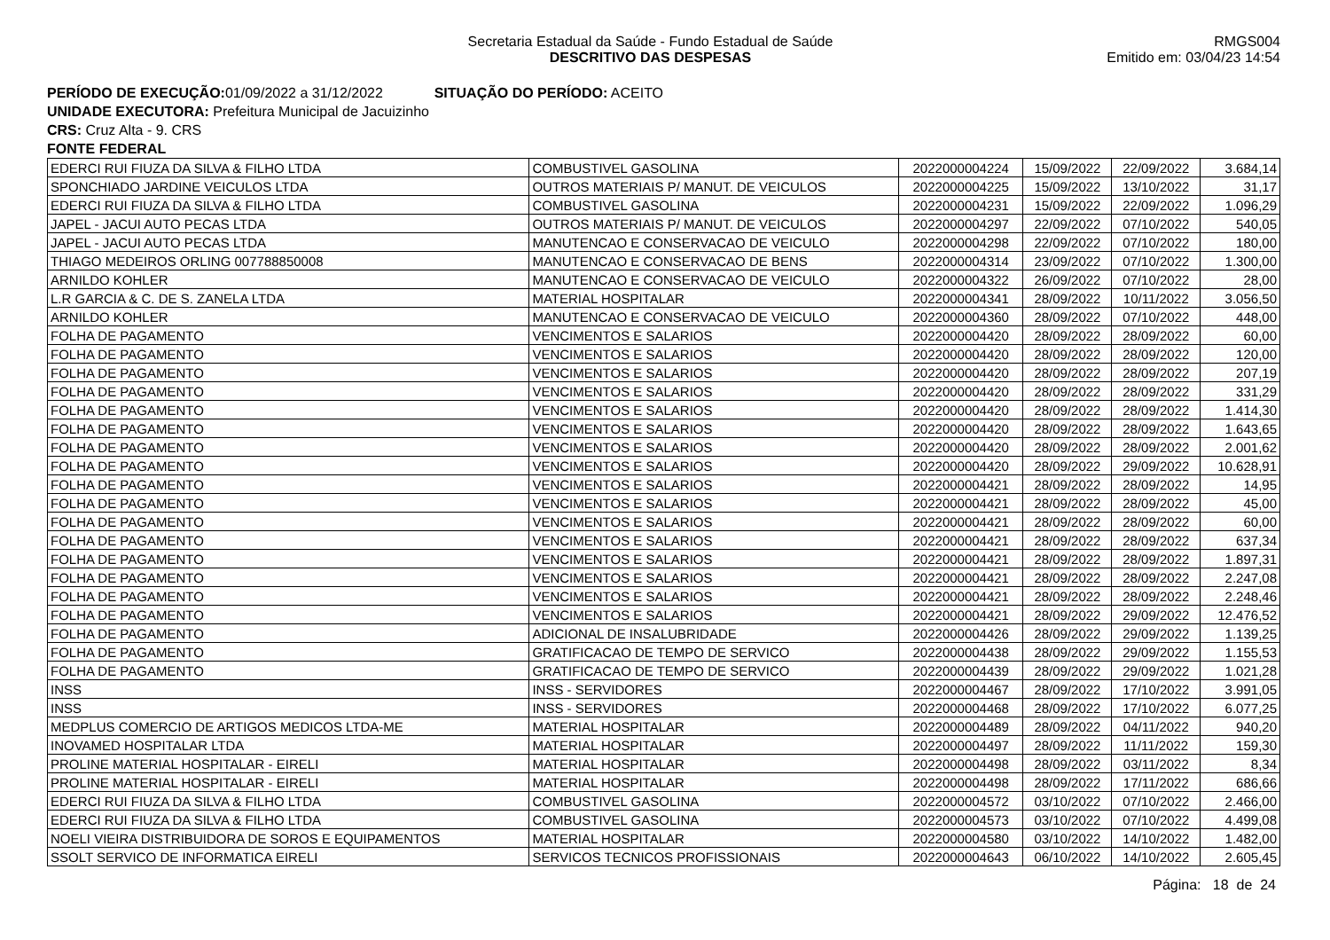Secretaria Estadual da Saúde - Fundo Estadual de Saúde
DESCRITIVO DAS DESPESAS
RMGS004
Emitido em: 03/04/23 14:54
PERÍODO DE EXECUÇÃO: 01/09/2022 a 31/12/2022 SITUAÇÃO DO PERÍODO: ACEITO
UNIDADE EXECUTORA: Prefeitura Municipal de Jacuizinho
CRS: Cruz Alta - 9. CRS
FONTE FEDERAL
| EDERCI RUI FIUZA DA SILVA & FILHO LTDA | COMBUSTIVEL GASOLINA | 2022000004224 | 15/09/2022 | 22/09/2022 | 3.684,14 |
| SPONCHIADO JARDINE VEICULOS LTDA | OUTROS MATERIAIS P/ MANUT. DE VEICULOS | 2022000004225 | 15/09/2022 | 13/10/2022 | 31,17 |
| EDERCI RUI FIUZA DA SILVA & FILHO LTDA | COMBUSTIVEL GASOLINA | 2022000004231 | 15/09/2022 | 22/09/2022 | 1.096,29 |
| JAPEL - JACUI AUTO PECAS LTDA | OUTROS MATERIAIS P/ MANUT. DE VEICULOS | 2022000004297 | 22/09/2022 | 07/10/2022 | 540,05 |
| JAPEL - JACUI AUTO PECAS LTDA | MANUTENCAO E CONSERVACAO DE VEICULO | 2022000004298 | 22/09/2022 | 07/10/2022 | 180,00 |
| THIAGO MEDEIROS ORLING 007788850008 | MANUTENCAO E CONSERVACAO DE BENS | 2022000004314 | 23/09/2022 | 07/10/2022 | 1.300,00 |
| ARNILDO KOHLER | MANUTENCAO E CONSERVACAO DE VEICULO | 2022000004322 | 26/09/2022 | 07/10/2022 | 28,00 |
| L.R GARCIA & C. DE S. ZANELA LTDA | MATERIAL HOSPITALAR | 2022000004341 | 28/09/2022 | 10/11/2022 | 3.056,50 |
| ARNILDO KOHLER | MANUTENCAO E CONSERVACAO DE VEICULO | 2022000004360 | 28/09/2022 | 07/10/2022 | 448,00 |
| FOLHA DE PAGAMENTO | VENCIMENTOS E SALARIOS | 2022000004420 | 28/09/2022 | 28/09/2022 | 60,00 |
| FOLHA DE PAGAMENTO | VENCIMENTOS E SALARIOS | 2022000004420 | 28/09/2022 | 28/09/2022 | 120,00 |
| FOLHA DE PAGAMENTO | VENCIMENTOS E SALARIOS | 2022000004420 | 28/09/2022 | 28/09/2022 | 207,19 |
| FOLHA DE PAGAMENTO | VENCIMENTOS E SALARIOS | 2022000004420 | 28/09/2022 | 28/09/2022 | 331,29 |
| FOLHA DE PAGAMENTO | VENCIMENTOS E SALARIOS | 2022000004420 | 28/09/2022 | 28/09/2022 | 1.414,30 |
| FOLHA DE PAGAMENTO | VENCIMENTOS E SALARIOS | 2022000004420 | 28/09/2022 | 28/09/2022 | 1.643,65 |
| FOLHA DE PAGAMENTO | VENCIMENTOS E SALARIOS | 2022000004420 | 28/09/2022 | 28/09/2022 | 2.001,62 |
| FOLHA DE PAGAMENTO | VENCIMENTOS E SALARIOS | 2022000004420 | 28/09/2022 | 29/09/2022 | 10.628,91 |
| FOLHA DE PAGAMENTO | VENCIMENTOS E SALARIOS | 2022000004421 | 28/09/2022 | 28/09/2022 | 14,95 |
| FOLHA DE PAGAMENTO | VENCIMENTOS E SALARIOS | 2022000004421 | 28/09/2022 | 28/09/2022 | 45,00 |
| FOLHA DE PAGAMENTO | VENCIMENTOS E SALARIOS | 2022000004421 | 28/09/2022 | 28/09/2022 | 60,00 |
| FOLHA DE PAGAMENTO | VENCIMENTOS E SALARIOS | 2022000004421 | 28/09/2022 | 28/09/2022 | 637,34 |
| FOLHA DE PAGAMENTO | VENCIMENTOS E SALARIOS | 2022000004421 | 28/09/2022 | 28/09/2022 | 1.897,31 |
| FOLHA DE PAGAMENTO | VENCIMENTOS E SALARIOS | 2022000004421 | 28/09/2022 | 28/09/2022 | 2.247,08 |
| FOLHA DE PAGAMENTO | VENCIMENTOS E SALARIOS | 2022000004421 | 28/09/2022 | 28/09/2022 | 2.248,46 |
| FOLHA DE PAGAMENTO | VENCIMENTOS E SALARIOS | 2022000004421 | 28/09/2022 | 29/09/2022 | 12.476,52 |
| FOLHA DE PAGAMENTO | ADICIONAL DE INSALUBRIDADE | 2022000004426 | 28/09/2022 | 29/09/2022 | 1.139,25 |
| FOLHA DE PAGAMENTO | GRATIFICACAO DE TEMPO DE SERVICO | 2022000004438 | 28/09/2022 | 29/09/2022 | 1.155,53 |
| FOLHA DE PAGAMENTO | GRATIFICACAO DE TEMPO DE SERVICO | 2022000004439 | 28/09/2022 | 29/09/2022 | 1.021,28 |
| INSS | INSS - SERVIDORES | 2022000004467 | 28/09/2022 | 17/10/2022 | 3.991,05 |
| INSS | INSS - SERVIDORES | 2022000004468 | 28/09/2022 | 17/10/2022 | 6.077,25 |
| MEDPLUS COMERCIO DE ARTIGOS MEDICOS LTDA-ME | MATERIAL HOSPITALAR | 2022000004489 | 28/09/2022 | 04/11/2022 | 940,20 |
| INOVAMED HOSPITALAR LTDA | MATERIAL HOSPITALAR | 2022000004497 | 28/09/2022 | 11/11/2022 | 159,30 |
| PROLINE MATERIAL HOSPITALAR - EIRELI | MATERIAL HOSPITALAR | 2022000004498 | 28/09/2022 | 03/11/2022 | 8,34 |
| PROLINE MATERIAL HOSPITALAR - EIRELI | MATERIAL HOSPITALAR | 2022000004498 | 28/09/2022 | 17/11/2022 | 686,66 |
| EDERCI RUI FIUZA DA SILVA & FILHO LTDA | COMBUSTIVEL GASOLINA | 2022000004572 | 03/10/2022 | 07/10/2022 | 2.466,00 |
| EDERCI RUI FIUZA DA SILVA & FILHO LTDA | COMBUSTIVEL GASOLINA | 2022000004573 | 03/10/2022 | 07/10/2022 | 4.499,08 |
| NOELI VIEIRA DISTRIBUIDORA DE SOROS E EQUIPAMENTOS | MATERIAL HOSPITALAR | 2022000004580 | 03/10/2022 | 14/10/2022 | 1.482,00 |
| SSOLT SERVICO DE INFORMATICA EIRELI | SERVICOS TECNICOS PROFISSIONAIS | 2022000004643 | 06/10/2022 | 14/10/2022 | 2.605,45 |
Página: 18 de 24